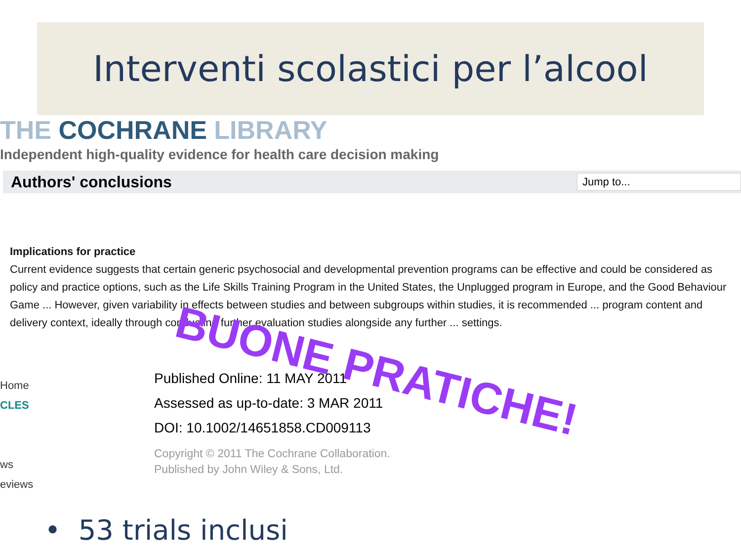Interventi scolastici per l’alcool
THE COCHRANE LIBRARY
Independent high-quality evidence for health care decision making
Authors' conclusions
Jump to...
Implications for practice
Current evidence suggests that certain generic psychosocial and developmental prevention programs can be effective and could be considered as policy and practice options, such as the Life Skills Training Program in the United States, the Unplugged program in Europe, and the Good Behaviour Game ... However, given variability in effects between studies and between subgroups within studies, it is recommended ... program content and delivery context, ideally through conducting further evaluation studies alongside any further ... settings.
Published Online: 11 MAY 2011
Assessed as up-to-date: 3 MAR 2011
DOI: 10.1002/14651858.CD009113
Copyright © 2011 The Cochrane Collaboration.
Published by John Wiley & Sons, Ltd.
Home
CLES
ws
eviews
BUONE PRATICHE!
• 53 trials inclusi